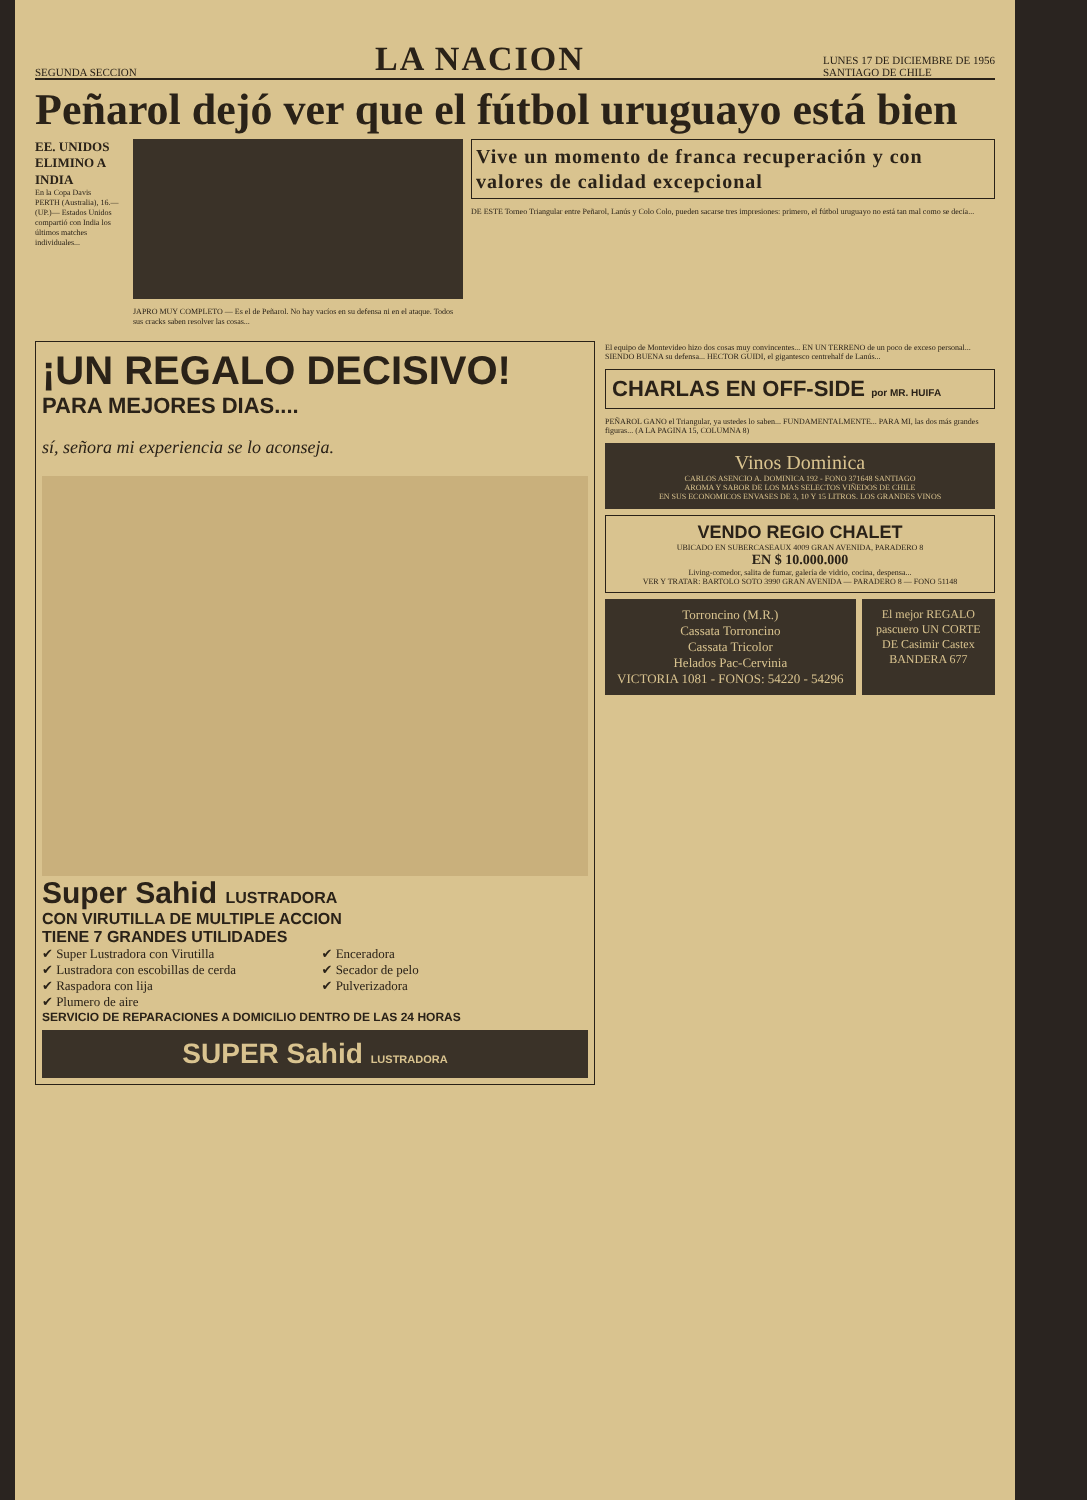SEGUNDA SECCION
LA NACION
LUNES 17 DE DICIEMBRE DE 1956
SANTIAGO DE CHILE
Peñarol dejó ver que el fútbol uruguayo está bien
EE. UNIDOS ELIMINO A INDIA
En la Copa Davis
PERTH (Australia), 16.— (UP.)— Estados Unidos compartió con India los últimos matches individuales...
JAPRO MUY COMPLETO — Es el de Peñarol. No hay vacíos en su defensa ni en el ataque. Todos sus cracks saben resolver las cosas...
Vive un momento de franca recuperación y con valores de calidad excepcional
DE ESTE Torneo Triangular entre Peñarol, Lanús y Colo Colo, pueden sacarse tres impresiones: primero, el fútbol uruguayo no está tan mal como se decía...
¡UN REGALO DECISIVO!
PARA MEJORES DIAS....
sí, señora mi experiencia se lo aconseja.
Super Sahid LUSTRADORA
CON VIRUTILLA DE MULTIPLE ACCION
TIENE 7 GRANDES UTILIDADES
✔ Super Lustradora con Virutilla
✔ Lustradora con escobillas de cerda
✔ Raspadora con lija
✔ Plumero de aire
✔ Enceradora
✔ Secador de pelo
✔ Pulverizadora
SERVICIO DE REPARACIONES A DOMICILIO DENTRO DE LAS 24 HORAS
SUPER Sahid LUSTRADORA
El equipo de Montevideo hizo dos cosas muy convincentes... EN UN TERRENO de un poco de exceso personal... SIENDO BUENA su defensa... HECTOR GUIDI, el gigantesco centrehalf de Lanús...
CHARLAS EN OFF-SIDE por MR. HUIFA
PEÑAROL GANO el Triangular, ya ustedes lo saben... FUNDAMENTALMENTE... PARA MI, las dos más grandes figuras... (A LA PAGINA 15, COLUMNA 8)
Vinos Dominica
CARLOS ASENCIO A. DOMINICA 192 - FONO 371648 SANTIAGO
AROMA Y SABOR DE LOS MAS SELECTOS VIÑEDOS DE CHILE
EN SUS ECONOMICOS ENVASES DE 3, 10 Y 15 LITROS. LOS GRANDES VINOS
VENDO REGIO CHALET
UBICADO EN SUBERCASEAUX 4009 GRAN AVENIDA, PARADERO 8
EN $ 10.000.000
Living-comedor, salita de fumar, galería de vidrio, cocina, despensa...
VER Y TRATAR: BARTOLO SOTO 3990 GRAN AVENIDA — PARADERO 8 — FONO 51148
Torroncino (M.R.)
Cassata Torroncino
Cassata Tricolor
Helados Pac-Cervinia
VICTORIA 1081 - FONOS: 54220 - 54296
El mejor REGALO pascuero UN CORTE DE Casimir Castex BANDERA 677